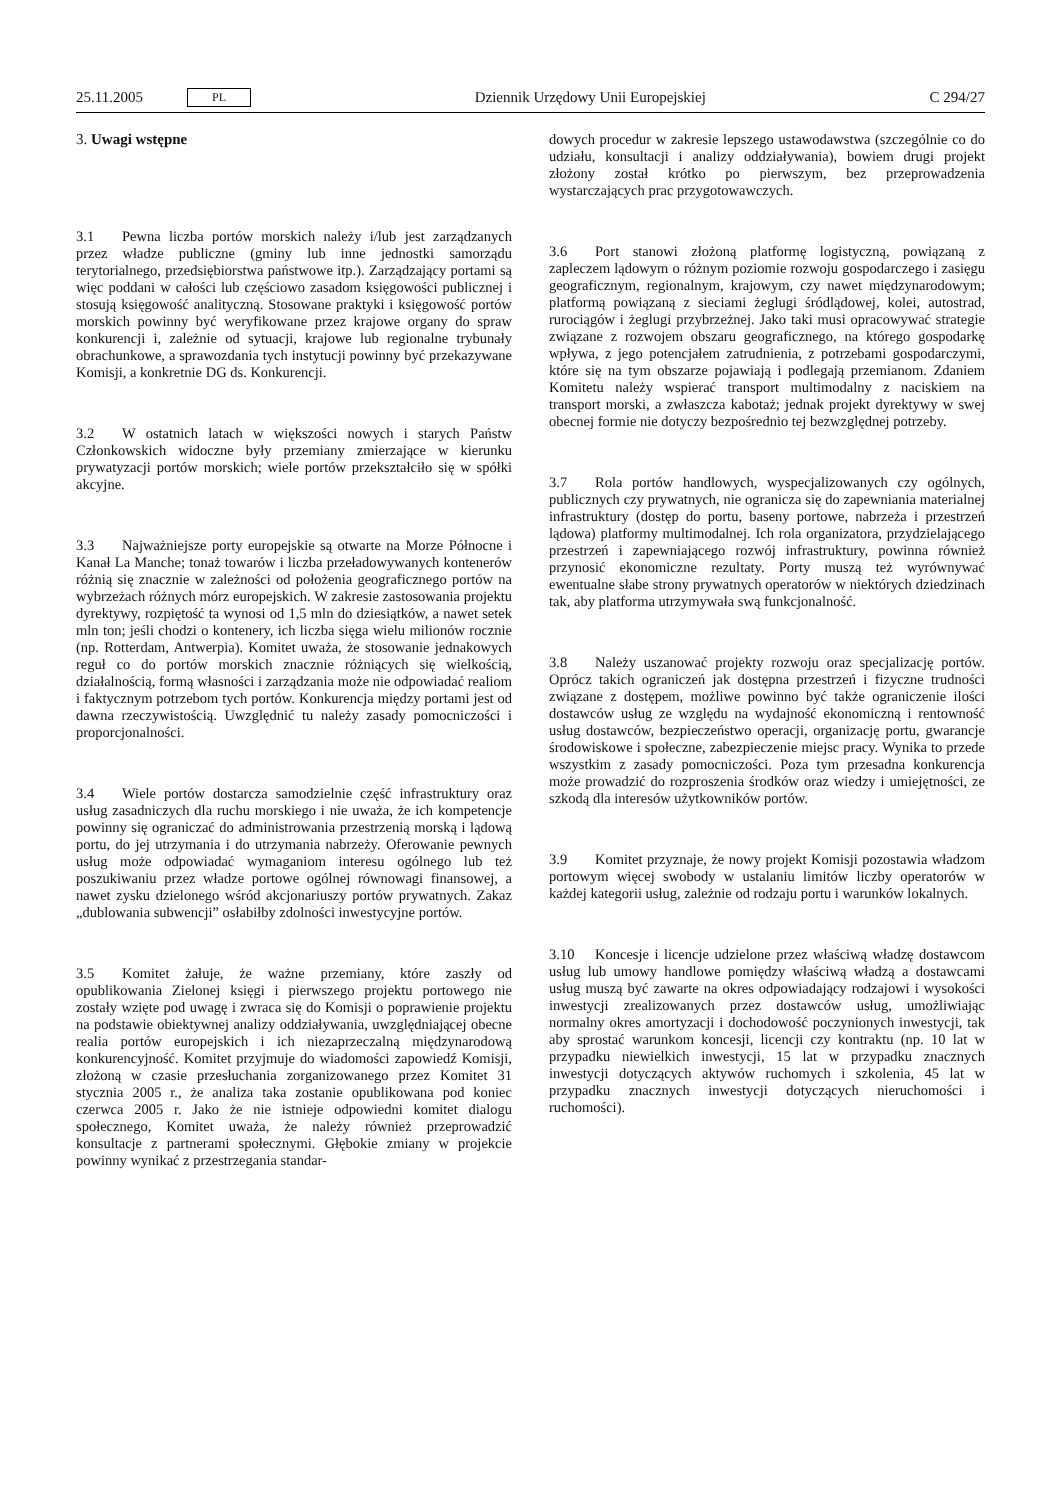25.11.2005 PL
Dziennik Urzędowy Unii Europejskiej C 294/27
3. Uwagi wstępne
3.1 Pewna liczba portów morskich należy i/lub jest zarządzanych przez władze publiczne (gminy lub inne jednostki samorządu terytorialnego, przedsiębiorstwa państwowe itp.). Zarządzający portami są więc poddani w całości lub częściowo zasadom księgowości publicznej i stosują księgowość analityczną. Stosowane praktyki i księgowość portów morskich powinny być weryfikowane przez krajowe organy do spraw konkurencji i, zależnie od sytuacji, krajowe lub regionalne trybunały obrachunkowe, a sprawozdania tych instytucji powinny być przekazywane Komisji, a konkretnie DG ds. Konkurencji.
3.2 W ostatnich latach w większości nowych i starych Państw Członkowskich widoczne były przemiany zmierzające w kierunku prywatyzacji portów morskich; wiele portów przekształciło się w spółki akcyjne.
3.3 Najważniejsze porty europejskie są otwarte na Morze Północne i Kanał La Manche; tonaż towarów i liczba przeładowywanych kontenerów różnią się znacznie w zależności od położenia geograficznego portów na wybrzeżach różnych mórz europejskich. W zakresie zastosowania projektu dyrektywy, rozpiętość ta wynosi od 1,5 mln do dziesiątków, a nawet setek mln ton; jeśli chodzi o kontenery, ich liczba sięga wielu milionów rocznie (np. Rotterdam, Antwerpia). Komitet uważa, że stosowanie jednakowych reguł co do portów morskich znacznie różniących się wielkością, działalnością, formą własności i zarządzania może nie odpowiadać realiom i faktycznym potrzebom tych portów. Konkurencja między portami jest od dawna rzeczywistością. Uwzględnić tu należy zasady pomocniczości i proporcjonalności.
3.4 Wiele portów dostarcza samodzielnie część infrastruktury oraz usług zasadniczych dla ruchu morskiego i nie uważa, że ich kompetencje powinny się ograniczać do administrowania przestrzenią morską i lądową portu, do jej utrzymania i do utrzymania nabrzeży. Oferowanie pewnych usług może odpowiadać wymaganiom interesu ogólnego lub też poszukiwaniu przez władze portowe ogólnej równowagi finansowej, a nawet zysku dzielonego wśród akcjonariuszy portów prywatnych. Zakaz „dublowania subwencji” osłabiłby zdolności inwestycyjne portów.
3.5 Komitet żałuje, że ważne przemiany, które zaszły od opublikowania Zielonej księgi i pierwszego projektu portowego nie zostały wzięte pod uwagę i zwraca się do Komisji o poprawienie projektu na podstawie obiektywnej analizy oddziaływania, uwzględniającej obecne realia portów europejskich i ich niezaprzeczalną międzynarodową konkurencyjność. Komitet przyjmuje do wiadomości zapowiedź Komisji, złożoną w czasie przesłuchania zorganizowanego przez Komitet 31 stycznia 2005 r., że analiza taka zostanie opublikowana pod koniec czerwca 2005 r. Jako że nie istnieje odpowiedni komitet dialogu społecznego, Komitet uważa, że należy również przeprowadzić konsultacje z partnerami społecznymi. Głębokie zmiany w projekcie powinny wynikać z przestrzegania standar-
dowych procedur w zakresie lepszego ustawodawstwa (szczególnie co do udziału, konsultacji i analizy oddziaływania), bowiem drugi projekt złożony został krótko po pierwszym, bez przeprowadzenia wystarczających prac przygotowawczych.
3.6 Port stanowi złożoną platformę logistyczną, powiązaną z zapleczem lądowym o różnym poziomie rozwoju gospodarczego i zasięgu geograficznym, regionalnym, krajowym, czy nawet międzynarodowym; platformą powiązaną z sieciami żeglugi śródlądowej, kolei, autostrad, rurociągów i żeglugi przybrzeżnej. Jako taki musi opracowywać strategie związane z rozwojem obszaru geograficznego, na którego gospodarkę wpływa, z jego potencjałem zatrudnienia, z potrzebami gospodarczymi, które się na tym obszarze pojawiają i podlegają przemianom. Zdaniem Komitetu należy wspierać transport multimodalny z naciskiem na transport morski, a zwłaszcza kabotaż; jednak projekt dyrektywy w swej obecnej formie nie dotyczy bezpośrednio tej bezwzględnej potrzeby.
3.7 Rola portów handlowych, wyspecjalizowanych czy ogólnych, publicznych czy prywatnych, nie ogranicza się do zapewniania materialnej infrastruktury (dostęp do portu, baseny portowe, nabrzeża i przestrzeń lądowa) platformy multimodalnej. Ich rola organizatora, przydzielającego przestrzeń i zapewniającego rozwój infrastruktury, powinna również przynosić ekonomiczne rezultaty. Porty muszą też wyrównywać ewentualne słabe strony prywatnych operatorów w niektórych dziedzinach tak, aby platforma utrzymywała swą funkcjonalność.
3.8 Należy uszanować projekty rozwoju oraz specjalizację portów. Oprócz takich ograniczeń jak dostępna przestrzeń i fizyczne trudności związane z dostępem, możliwe powinno być także ograniczenie ilości dostawców usług ze względu na wydajność ekonomiczną i rentowność usług dostawców, bezpieczeństwo operacji, organizację portu, gwarancje środowiskowe i społeczne, zabezpieczenie miejsc pracy. Wynika to przede wszystkim z zasady pomocniczości. Poza tym przesadna konkurencja może prowadzić do rozproszenia środków oraz wiedzy i umiejętności, ze szkodą dla interesów użytkowników portów.
3.9 Komitet przyznaje, że nowy projekt Komisji pozostawia władzom portowym więcej swobody w ustalaniu limitów liczby operatorów w każdej kategorii usług, zależnie od rodzaju portu i warunków lokalnych.
3.10 Koncesje i licencje udzielone przez właściwą władzę dostawcom usług lub umowy handlowe pomiędzy właściwą władzą a dostawcami usług muszą być zawarte na okres odpowiadający rodzajowi i wysokości inwestycji zrealizowanych przez dostawców usług, umożliwiając normalny okres amortyzacji i dochodowość poczynionych inwestycji, tak aby sprostać warunkom koncesji, licencji czy kontraktu (np. 10 lat w przypadku niewielkich inwestycji, 15 lat w przypadku znacznych inwestycji dotyczących aktywów ruchomych i szkolenia, 45 lat w przypadku znacznych inwestycji dotyczących nieruchomości i ruchomości).